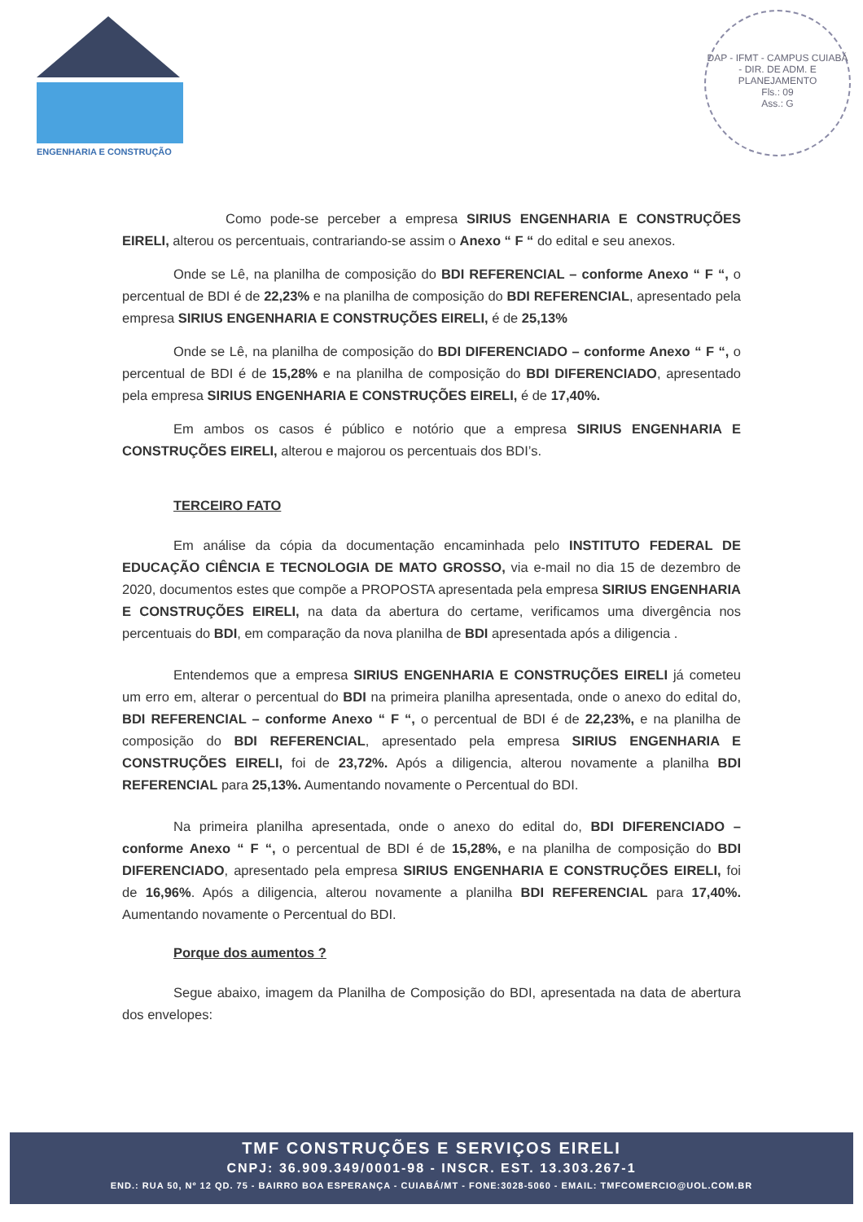TMF
ENGENHARIA E CONSTRUÇÃO
DAP - IFMT - CAMPUS CUIABÁ - DIR. DE ADM. E PLANEJAMENTO
Fls.: 09
Ass.: G
Como pode-se perceber a empresa SIRIUS ENGENHARIA E CONSTRUÇÕES EIRELI, alterou os percentuais, contrariando-se assim o Anexo “ F “ do edital e seu anexos.
Onde se Lê, na planilha de composição do BDI REFERENCIAL – conforme Anexo “ F “, o percentual de BDI é de 22,23% e na planilha de composição do BDI REFERENCIAL, apresentado pela empresa SIRIUS ENGENHARIA E CONSTRUÇÕES EIRELI, é de 25,13%
Onde se Lê, na planilha de composição do BDI DIFERENCIADO – conforme Anexo “ F “, o percentual de BDI é de 15,28% e na planilha de composição do BDI DIFERENCIADO, apresentado pela empresa SIRIUS ENGENHARIA E CONSTRUÇÕES EIRELI, é de 17,40%.
Em ambos os casos é público e notório que a empresa SIRIUS ENGENHARIA E CONSTRUÇÕES EIRELI, alterou e majorou os percentuais dos BDI’s.
TERCEIRO FATO
Em análise da cópia da documentação encaminhada pelo INSTITUTO FEDERAL DE EDUCAÇÃO CIÊNCIA E TECNOLOGIA DE MATO GROSSO, via e-mail no dia 15 de dezembro de 2020, documentos estes que compõe a PROPOSTA apresentada pela empresa SIRIUS ENGENHARIA E CONSTRUÇÕES EIRELI, na data da abertura do certame, verificamos uma divergência nos percentuais do BDI, em comparação da nova planilha de BDI apresentada após a diligencia .
Entendemos que a empresa SIRIUS ENGENHARIA E CONSTRUÇÕES EIRELI já cometeu um erro em, alterar o percentual do BDI na primeira planilha apresentada, onde o anexo do edital do, BDI REFERENCIAL – conforme Anexo “ F “, o percentual de BDI é de 22,23%, e na planilha de composição do BDI REFERENCIAL, apresentado pela empresa SIRIUS ENGENHARIA E CONSTRUÇÕES EIRELI, foi de 23,72%. Após a diligencia, alterou novamente a planilha BDI REFERENCIAL para 25,13%. Aumentando novamente o Percentual do BDI.
Na primeira planilha apresentada, onde o anexo do edital do, BDI DIFERENCIADO – conforme Anexo “ F “, o percentual de BDI é de 15,28%, e na planilha de composição do BDI DIFERENCIADO, apresentado pela empresa SIRIUS ENGENHARIA E CONSTRUÇÕES EIRELI, foi de 16,96%. Após a diligencia, alterou novamente a planilha BDI REFERENCIAL para 17,40%. Aumentando novamente o Percentual do BDI.
Porque dos aumentos ?
Segue abaixo, imagem da Planilha de Composição do BDI, apresentada na data de abertura dos envelopes:
TMF CONSTRUÇÕES E SERVIÇOS EIRELI
CNPJ: 36.909.349/0001-98 - INSCR. EST. 13.303.267-1
END.: RUA 50, Nº 12 QD. 75 - BAIRRO BOA ESPERANÇA - CUIABÁ/MT - FONE:3028-5060 - EMAIL: TMFCOMERCIO@UOL.COM.BR